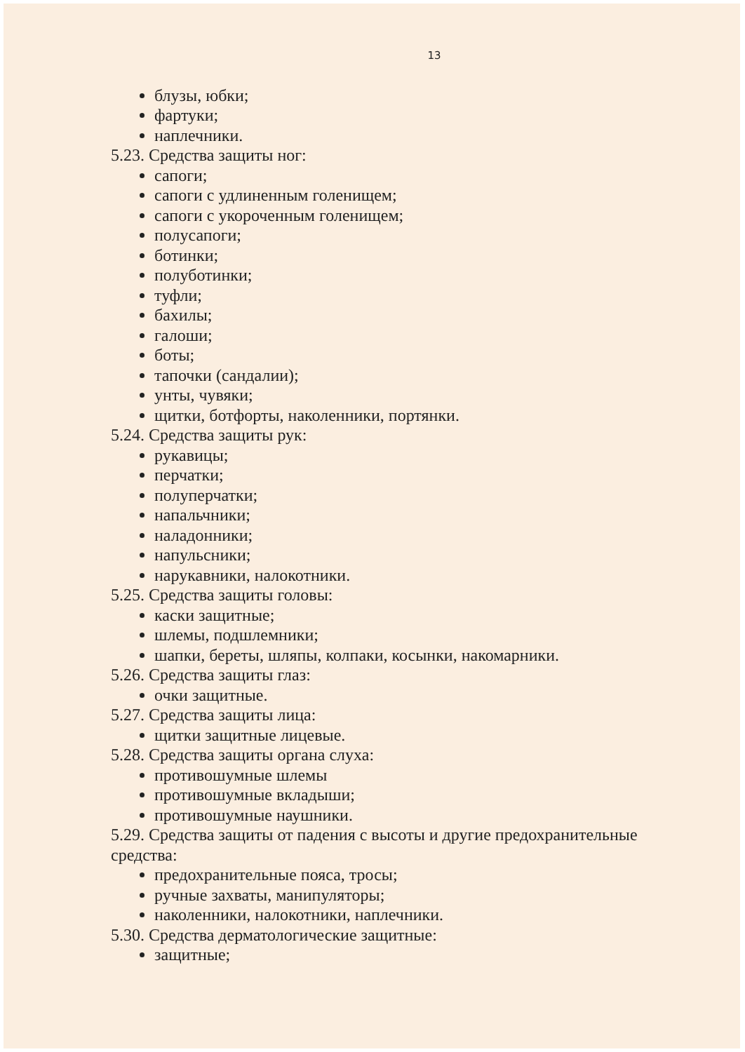13
блузы, юбки;
фартуки;
наплечники.
5.23. Средства защиты ног:
сапоги;
сапоги с удлиненным голенищем;
сапоги с укороченным голенищем;
полусапоги;
ботинки;
полуботинки;
туфли;
бахилы;
галоши;
боты;
тапочки (сандалии);
унты, чувяки;
щитки, ботфорты, наколенники, портянки.
5.24. Средства защиты рук:
рукавицы;
перчатки;
полуперчатки;
напальчники;
наладонники;
напульсники;
нарукавники, налокотники.
5.25. Средства защиты головы:
каски защитные;
шлемы, подшлемники;
шапки, береты, шляпы, колпаки, косынки, накомарники.
5.26. Средства защиты глаз:
очки защитные.
5.27. Средства защиты лица:
щитки защитные лицевые.
5.28. Средства защиты органа слуха:
противошумные шлемы
противошумные вкладыши;
противошумные наушники.
5.29. Средства защиты от падения с высоты и другие предохранительные средства:
предохранительные пояса, тросы;
ручные захваты, манипуляторы;
наколенники, налокотники, наплечники.
5.30. Средства дерматологические защитные:
защитные;